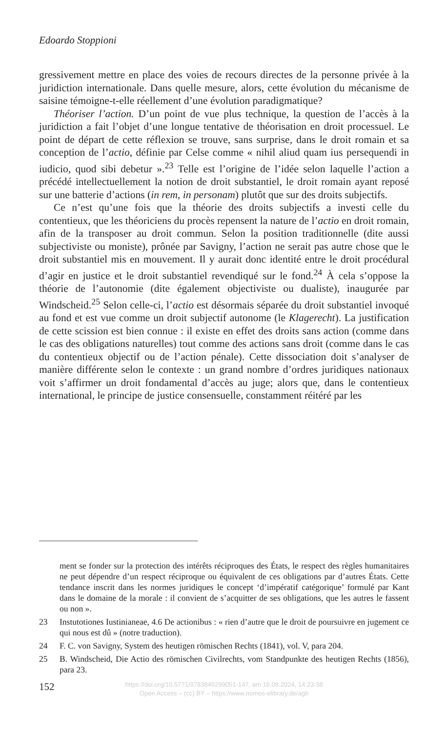Edoardo Stoppioni
gressivement mettre en place des voies de recours directes de la personne privée à la juridiction internationale. Dans quelle mesure, alors, cette évolution du mécanisme de saisine témoigne-t-elle réellement d’une évolution paradigmatique?
Théoriser l’action. D’un point de vue plus technique, la question de l’accès à la juridiction a fait l’objet d’une longue tentative de théorisation en droit processuel. Le point de départ de cette réflexion se trouve, sans surprise, dans le droit romain et sa conception de l’actio, définie par Celse comme « nihil aliud quam ius persequendi in iudicio, quod sibi debetur ».<sup>23</sup> Telle est l’origine de l’idée selon laquelle l’action a précédé intellectuellement la notion de droit substantiel, le droit romain ayant reposé sur une batterie d’actions (in rem, in personam) plutôt que sur des droits subjectifs.
Ce n’est qu’une fois que la théorie des droits subjectifs a investi celle du contentieux, que les théoriciens du procès repensent la nature de l’actio en droit romain, afin de la transposer au droit commun. Selon la position traditionnelle (dite aussi subjectiviste ou moniste), prônée par Savigny, l’action ne serait pas autre chose que le droit substantiel mis en mouvement. Il y aurait donc identité entre le droit procédural d’agir en justice et le droit substantiel revendiqué sur le fond.<sup>24</sup> À cela s’oppose la théorie de l’autonomie (dite également objectiviste ou dualiste), inaugurée par Windscheid.<sup>25</sup> Selon celle-ci, l’actio est désormais séparée du droit substantiel invoqué au fond et est vue comme un droit subjectif autonome (le Klagerecht). La justification de cette scission est bien connue : il existe en effet des droits sans action (comme dans le cas des obligations naturelles) tout comme des actions sans droit (comme dans le cas du contentieux objectif ou de l’action pénale). Cette dissociation doit s’analyser de manière différente selon le contexte : un grand nombre d’ordres juridiques nationaux voit s’affirmer un droit fondamental d’accès au juge; alors que, dans le contentieux international, le principe de justice consensuelle, constamment réitéré par les
ment se fonder sur la protection des intérêts réciproques des États, le respect des règles humanitaires ne peut dépendre d’un respect réciproque ou équivalent de ces obligations par d’autres États. Cette tendance inscrit dans les normes juridiques le concept ‘d’impératif catégorique’ formulé par Kant dans le domaine de la morale : il convient de s’acquitter de ses obligations, que les autres le fassent ou non ».
23 Instutotiones Iustinianeae, 4.6 De actionibus : « rien d’autre que le droit de poursuivre en jugement ce qui nous est dû » (notre traduction).
24 F. C. von Savigny, System des heutigen römischen Rechts (1841), vol. V, para 204.
25 B. Windscheid, Die Actio des römischen Civilrechts, vom Standpunkte des heutigen Rechts (1856), para 23.
152
https://doi.org/10.5771/9783845299051-147, am 16.08.2024, 14:23:38
Open Access – (cc) BY – https://www.nomos-elibrary.de/agb